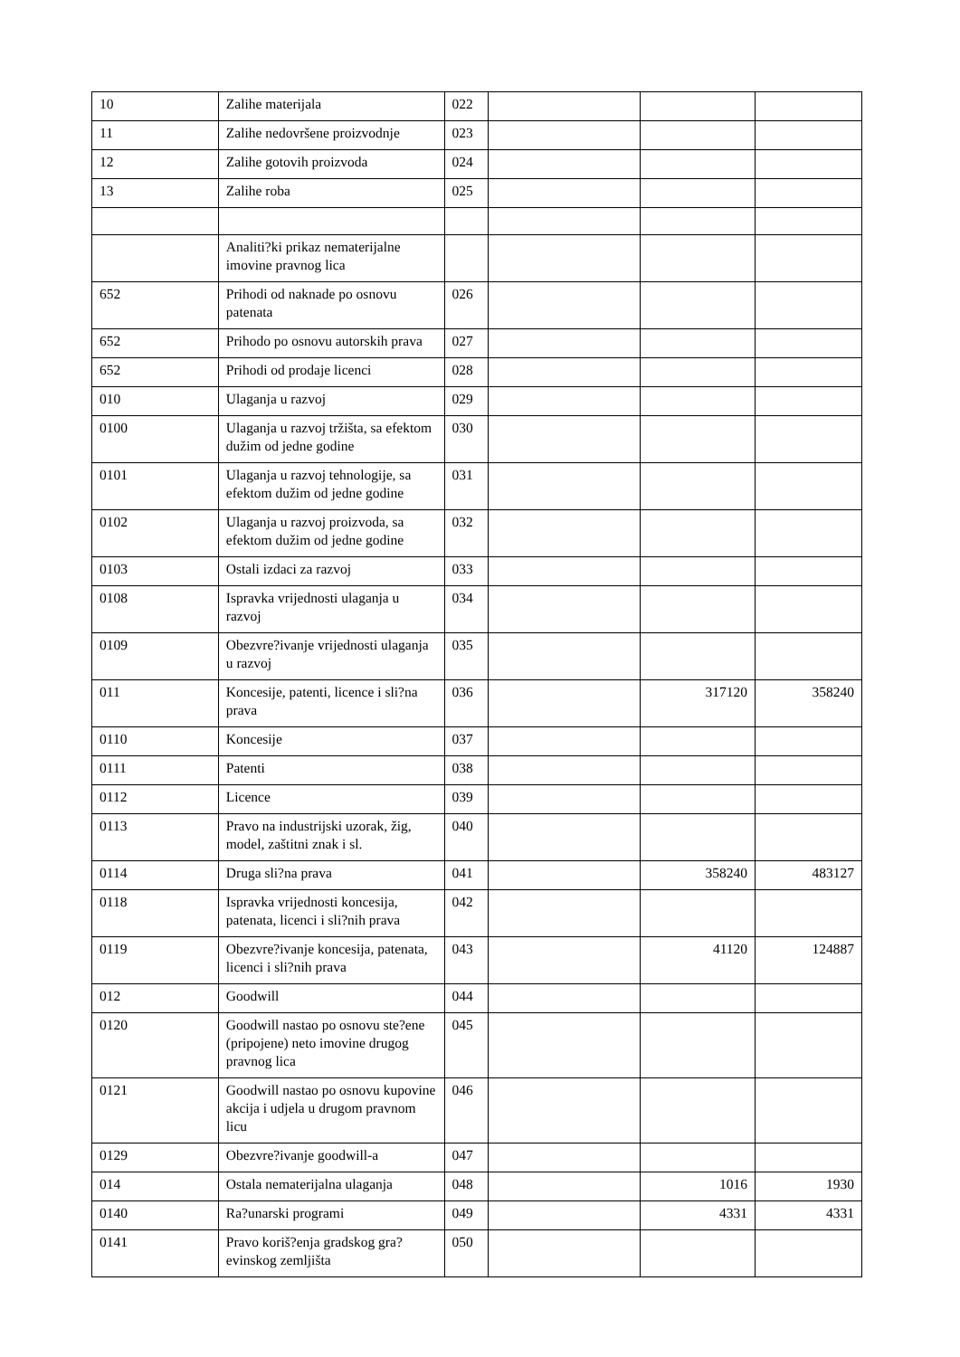| 10 | Zalihe materijala | 022 | | | |
| 11 | Zalihe nedovršene proizvodnje | 023 | | | |
| 12 | Zalihe gotovih proizvoda | 024 | | | |
| 13 | Zalihe roba | 025 | | | |
| | Analiti?ki prikaz nematerijalne imovine pravnog lica | | | | |
| 652 | Prihodi od naknade po osnovu patenata | 026 | | | |
| 652 | Prihodo po osnovu autorskih prava | 027 | | | |
| 652 | Prihodi od prodaje licenci | 028 | | | |
| 010 | Ulaganja u razvoj | 029 | | | |
| 0100 | Ulaganja u razvoj tržišta, sa efektom dužim od jedne godine | 030 | | | |
| 0101 | Ulaganja u razvoj tehnologije, sa efektom dužim od jedne godine | 031 | | | |
| 0102 | Ulaganja u razvoj proizvoda, sa efektom dužim od jedne godine | 032 | | | |
| 0103 | Ostali izdaci za razvoj | 033 | | | |
| 0108 | Ispravka vrijednosti ulaganja u razvoj | 034 | | | |
| 0109 | Obezvre?ivanje vrijednosti ulaganja u razvoj | 035 | | | |
| 011 | Koncesije, patenti, licence i sli?na prava | 036 | | 317120 | 358240 |
| 0110 | Koncesije | 037 | | | |
| 0111 | Patenti | 038 | | | |
| 0112 | Licence | 039 | | | |
| 0113 | Pravo na industrijski uzorak, žig, model, zaštitni znak i sl. | 040 | | | |
| 0114 | Druga sli?na prava | 041 | | 358240 | 483127 |
| 0118 | Ispravka vrijednosti koncesija, patenata, licenci i sli?nih prava | 042 | | | |
| 0119 | Obezvre?ivanje koncesija, patenata, licenci i sli?nih prava | 043 | | 41120 | 124887 |
| 012 | Goodwill | 044 | | | |
| 0120 | Goodwill nastao po osnovu ste?ene (pripojene) neto imovine drugog pravnog lica | 045 | | | |
| 0121 | Goodwill nastao po osnovu kupovine akcija i udjela u drugom pravnom licu | 046 | | | |
| 0129 | Obezvre?ivanje goodwill-a | 047 | | | |
| 014 | Ostala nematerijalna ulaganja | 048 | | 1016 | 1930 |
| 0140 | Ra?unarski programi | 049 | | 4331 | 4331 |
| 0141 | Pravo koriš?enja gradskog gra?evinskog zemljišta | 050 | | | |